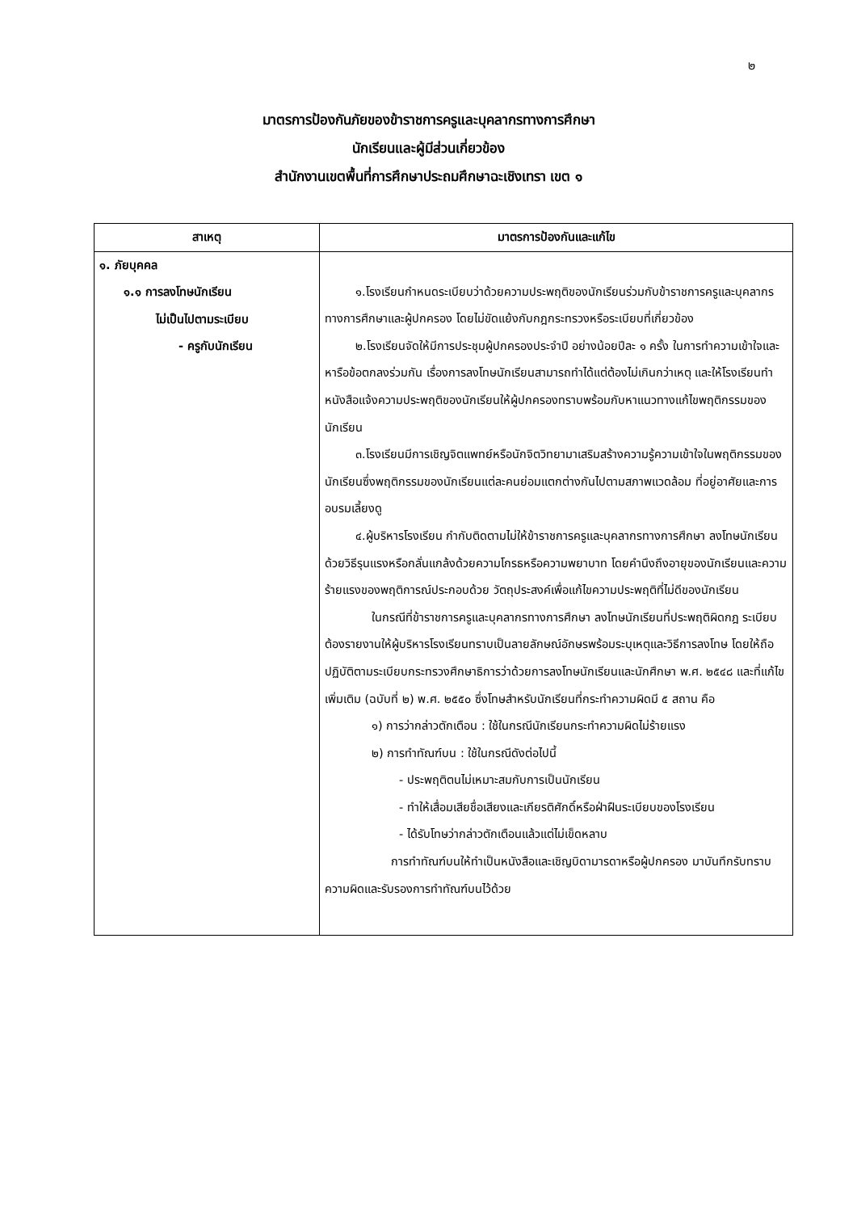๒
มาตรการป้องกันภัยของข้าราชการครูและบุคลากรทางการศึกษา
นักเรียนและผู้มีส่วนเกี่ยวข้อง
สำนักงานเขตพื้นที่การศึกษาประถมศึกษาฉะเชิงเทรา เขต ๑
| สาเหตุ | มาตรการป้องกันและแก้ไข |
| --- | --- |
| ๑. ภัยบุคคล ๑.๑ การลงโทษนักเรียน ไม่เป็นไปตามระเบียบ - ครูกับนักเรียน | ๑.โรงเรียนกำหนดระเบียบว่าด้วยความประพฤติของนักเรียนร่วมกับข้าราชการครูและบุคลากรทางการศึกษาและผู้ปกครอง โดยไม่ขัดแย้งกับกฎกระทรวงหรือระเบียบที่เกี่ยวข้อง ๒.โรงเรียนจัดให้มีการประชุมผู้ปกครองประจำปี อย่างน้อยปีละ ๑ ครั้ง ในการทำความเข้าใจและหารือข้อตกลงร่วมกัน เรื่องการลงโทษนักเรียนสามารถทำได้แต่ต้องไม่เกินกว่าเหตุ และให้โรงเรียนทำหนังสือแจ้งความประพฤติของนักเรียนให้ผู้ปกครองทราบพร้อมกับหาแนวทางแก้ไขพฤติกรรมของนักเรียน ๓.โรงเรียนมีการเชิญจิตแพทย์หรือนักจิตวิทยามาเสริมสร้างความรู้ความเข้าใจในพฤติกรรมของนักเรียนซึ่งพฤติกรรมของนักเรียนแต่ละคนย่อมแตกต่างกันไปตามสภาพแวดล้อม ที่อยู่อาศัยและการอบรมเลี้ยงดู ๔.ผู้บริหารโรงเรียน กำกับติดตามไม่ให้ข้าราชการครูและบุคลากรทางการศึกษา ลงโทษนักเรียนด้วยวิธีรุนแรงหรือกลั่นแกล้งด้วยความโกรธหรือความพยาบาท โดยคำนึงถึงอายุของนักเรียนและความร้ายแรงของพฤติการณ์ประกอบด้วย วัตถุประสงค์เพื่อแก้ไขความประพฤติที่ไม่ดีของนักเรียน ในกรณีที่ข้าราชการครูและบุคลากรทางการศึกษา ลงโทษนักเรียนที่ประพฤติผิดกฎ ระเบียบ ต้องรายงานให้ผู้บริหารโรงเรียนทราบเป็นลายลักษณ์อักษรพร้อมระบุเหตุและวิธีการลงโทษ โดยให้ถือปฏิบัติตามระเบียบกระทรวงศึกษาธิการว่าด้วยการลงโทษนักเรียนและนักศึกษา พ.ศ. ๒๕๔๘ และที่แก้ไขเพิ่มเติม (ฉบับที่ ๒) พ.ศ. ๒๕๕๐ ซึ่งโทษสำหรับนักเรียนที่กระทำความผิดมี ๕ สถาน คือ ๑) การว่ากล่าวตักเตือน : ใช้ในกรณีนักเรียนกระทำความผิดไม่ร้ายแรง ๒) การทำทัณฑ์บน : ใช้ในกรณีดังต่อไปนี้ - ประพฤติตนไม่เหมาะสมกับการเป็นนักเรียน - ทำให้เสื่อมเสียชื่อเสียงและเกียรติศักดิ์หรือฝ่าฝืนระเบียบของโรงเรียน - ได้รับโทษว่ากล่าวตักเตือนแล้วแต่ไม่เข็ดหลาบ การทำทัณฑ์บนให้ทำเป็นหนังสือและเชิญบิดามารดาหรือผู้ปกครอง มาบันทึกรับทราบความผิดและรับรองการทำทัณฑ์บนไว้ด้วย |